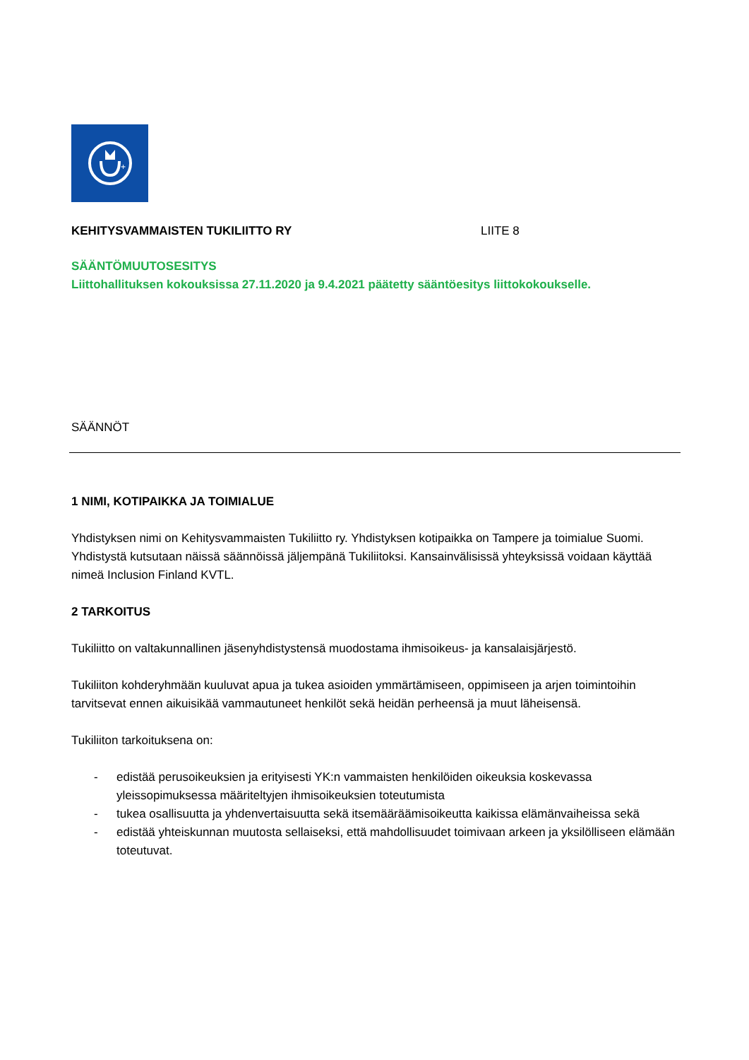+
KEHITYSVAMMAISTEN TUKILIITTO RY LIITE 8
SÄÄNTÖMUUTOSESITYS
Liittohallituksen kokouksissa 27.11.2020 ja 9.4.2021 päätetty sääntöesitys liittokokoukselle.
SÄÄNNÖT
1 NIMI, KOTIPAIKKA JA TOIMIALUE
Yhdistyksen nimi on Kehitysvammaisten Tukiliitto ry. Yhdistyksen kotipaikka on Tampere ja toimialue Suomi. Yhdistystä kutsutaan näissä säännöissä jäljempänä Tukiliitoksi. Kansainvälisissä yhteyksissä voidaan käyttää nimeä Inclusion Finland KVTL.
2 TARKOITUS
Tukiliitto on valtakunnallinen jäsenyhdistystensä muodostama ihmisoikeus- ja kansalaisjärjestö.
Tukiliiton kohderyhmään kuuluvat apua ja tukea asioiden ymmärtämiseen, oppimiseen ja arjen toimintoihin tarvitsevat ennen aikuisikää vammautuneet henkilöt sekä heidän perheensä ja muut läheisensä.
Tukiliiton tarkoituksena on:
- edistää perusoikeuksien ja erityisesti YK:n vammaisten henkilöiden oikeuksia koskevassa yleissopimuksessa määriteltyjen ihmisoikeuksien toteutumista
- tukea osallisuutta ja yhdenvertaisuutta sekä itsemääräämisoikeutta kaikissa elämänvaiheissa sekä
- edistää yhteiskunnan muutosta sellaiseksi, että mahdollisuudet toimivaan arkeen ja yksilölliseen elämään toteutuvat.